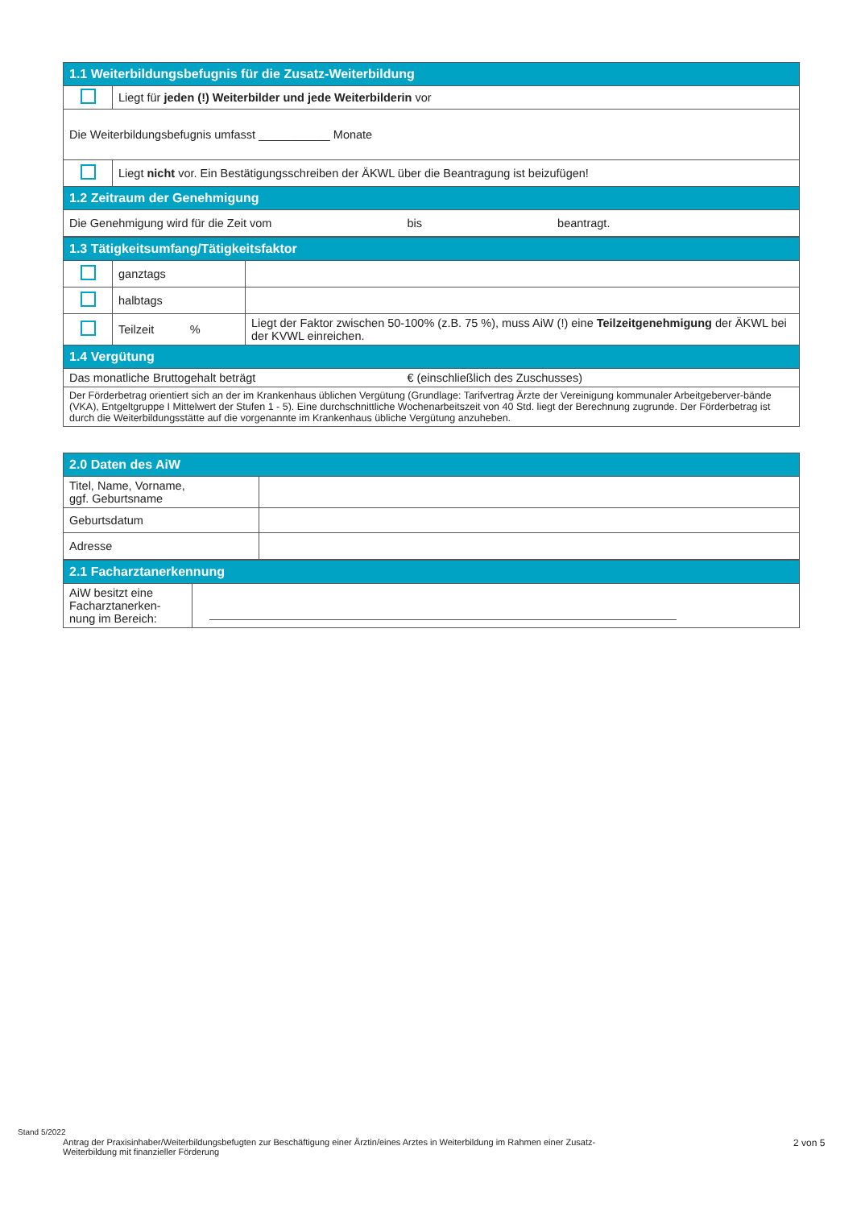| 1.1 Weiterbildungsbefugnis für die Zusatz-Weiterbildung | |
| --- | --- |
| | Liegt für jeden (!) Weiterbilder und jede Weiterbilderin vor |
| Die Weiterbildungsbefugnis umfasst ___________ Monate | |
| | Liegt nicht vor. Ein Bestätigungsschreiben der ÄKWL über die Beantragung ist beizufügen! |
| 1.2 Zeitraum der Genehmigung | |
| Die Genehmigung wird für die Zeit vom bis beantragt. | |
| 1.3 Tätigkeitsumfang/Tätigkeitsfaktor | | |
| --- | --- | --- |
| | ganztags | |
| | halbtags | |
| | Teilzeit % | Liegt der Faktor zwischen 50-100% (z.B. 75 %), muss AiW (!) eine Teilzeitgenehmigung der ÄKWL bei der KVWL einreichen. |
| 1.4 Vergütung | | |
| Das monatliche Bruttogehalt beträgt € (einschließlich des Zuschusses) | | |
| Der Förderbetrag orientiert sich an der im Krankenhaus üblichen Vergütung (Grundlage: Tarifvertrag Ärzte der Vereinigung kommunaler Arbeitgeberver-bände (VKA), Entgeltgruppe I Mittelwert der Stufen 1 - 5). Eine durchschnittliche Wochenarbeitszeit von 40 Std. liegt der Berechnung zugrunde. Der Förderbetrag ist durch die Weiterbildungsstätte auf die vorgenannte im Krankenhaus übliche Vergütung anzuheben. | | |
| 2.0 Daten des AiW | |
| --- | --- |
| Titel, Name, Vorname, ggf. Geburtsname | |
| Geburtsdatum | |
| Adresse | |
| 2.1 Facharztanerkennung | |
| --- | --- |
| AiW besitzt eine Facharztanerken- nung im Bereich: | |
Stand 5/2022
Antrag der Praxisinhaber/Weiterbildungsbefugten zur Beschäftigung einer Ärztin/eines Arztes in Weiterbildung im Rahmen einer Zusatz-Weiterbildung mit finanzieller Förderung
2 von 5